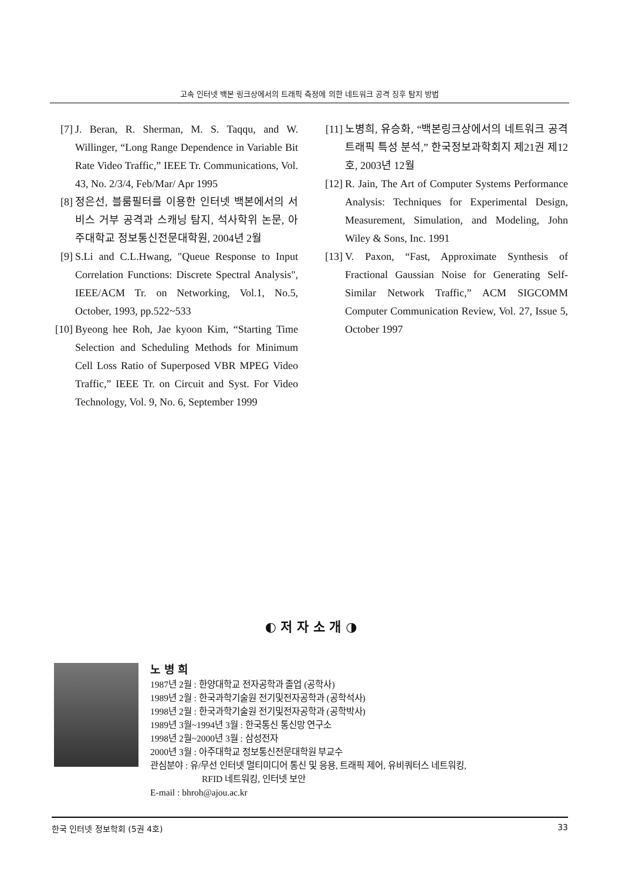고속 인터넷 백본 링크상에서의 트래픽 측정에 의한 네트워크 공격 징후 탐지 방법
[7] J. Beran, R. Sherman, M. S. Taqqu, and W. Willinger, “Long Range Dependence in Variable Bit Rate Video Traffic,” IEEE Tr. Communications, Vol. 43, No. 2/3/4, Feb/Mar/ Apr 1995
[8] 정은선, 블룸필터를 이용한 인터넷 백본에서의 서비스 거부 공격과 스캐닝 탐지, 석사학위 논문, 아주대학교 정보통신전문대학원, 2004년 2월
[9] S.Li and C.L.Hwang, "Queue Response to Input Correlation Functions: Discrete Spectral Analysis", IEEE/ACM Tr. on Networking, Vol.1, No.5, October, 1993, pp.522~533
[10] Byeong hee Roh, Jae kyoon Kim, “Starting Time Selection and Scheduling Methods for Minimum Cell Loss Ratio of Superposed VBR MPEG Video Traffic,” IEEE Tr. on Circuit and Syst. For Video Technology, Vol. 9, No. 6, September 1999
[11] 노병희, 유승화, “백본링크상에서의 네트워크 공격 트래픽 특성 분석,” 한국정보과학회지 제21권 제12호, 2003년 12월
[12] R. Jain, The Art of Computer Systems Performance Analysis: Techniques for Experimental Design, Measurement, Simulation, and Modeling, John Wiley & Sons, Inc. 1991
[13] V. Paxon, “Fast, Approximate Synthesis of Fractional Gaussian Noise for Generating Self-Similar Network Traffic,” ACM SIGCOMM Computer Communication Review, Vol. 27, Issue 5, October 1997
◐ 저 자 소 개 ◑
노 병 희
1987년 2월 : 한양대학교 전자공학과 졸업 (공학사)
1989년 2월 : 한국과학기술원 전기및전자공학과 (공학석사)
1998년 2월 : 한국과학기술원 전기및전자공학과 (공학박사)
1989년 3월~1994년 3월 : 한국통신 통신망 연구소
1998년 2월~2000년 3월 : 삼성전자
2000년 3월 : 아주대학교 정보통신전문대학원 부교수
관심분야 : 유/무선 인터넷 멀티미디어 통신 및 응용, 트래픽 제어, 유비쿼터스 네트워킹,
RFID 네트워킹, 인터넷 보안
E-mail : bhroh@ajou.ac.kr
한국 인터넷 정보학회 (5권 4호) 33